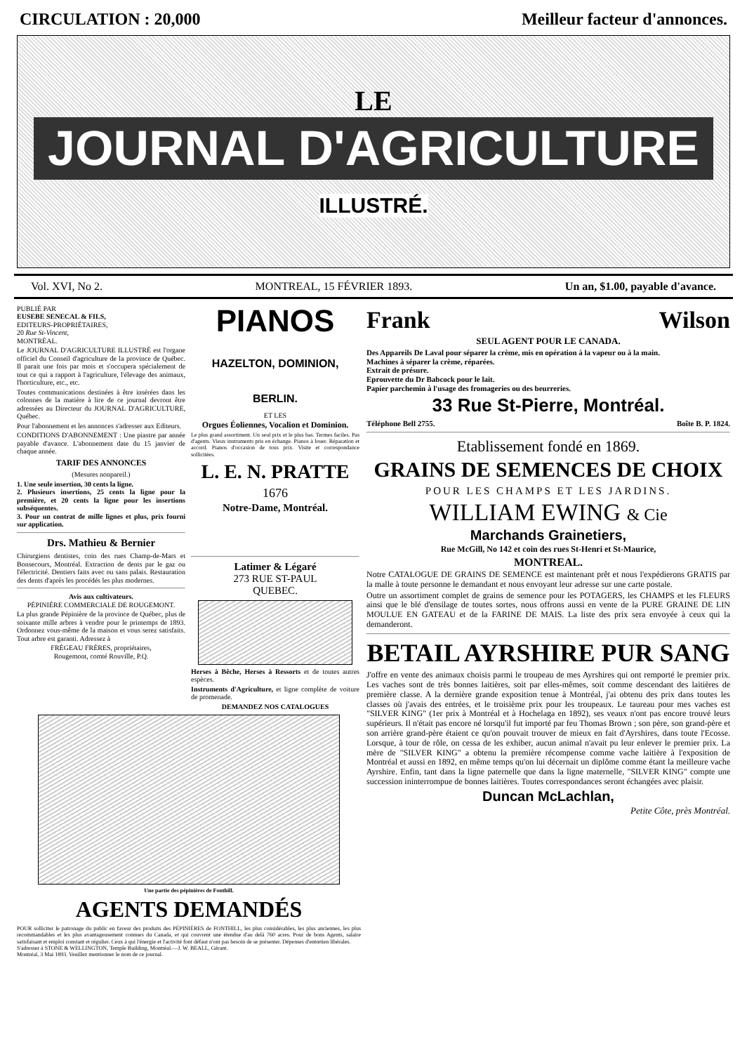CIRCULATION : 20,000 Meilleur facteur d'annonces.
LE
JOURNAL D'AGRICULTURE
ILLUSTRÉ.
Vol. XVI, No 2. MONTREAL, 15 FÉVRIER 1893. Un an, $1.00, payable d'avance.
PUBLIÉ PAR
EUSEBE SENECAL & FILS,
EDITEURS-PROPRIÉTAIRES,
20 Rue St-Vincent,
MONTRÉAL.
Le JOURNAL D'AGRICULTURE ILLUSTRÉ est l'organe officiel du Conseil d'agriculture de la province de Québec. Il parait une fois par mois et s'occupera spécialement de tout ce qui a rapport à l'agriculture, l'élevage des animaux, l'horticulture, etc., etc.
Toutes communications destinées à être insérées dans les colonnes de la matière à lire de ce journal devront être adressées au Directeur du JOURNAL D'AGRICULTURE, Québec.
Pour l'abonnement et les annonces s'adresser aux Editeurs.
CONDITIONS D'ABONNEMENT : Une piastre par année payable d'avance. L'abonnement date du 15 janvier de chaque année.
TARIF DES ANNONCES
(Mesures nonpareil.)
1. Une seule insertion, 30 cents la ligne.
2. Plusieurs insertions, 25 cents la ligne pour la première, et 20 cents la ligne pour les insertions subséquentes.
3. Pour un contrat de mille lignes et plus, prix fourni sur application.
Drs. Mathieu & Bernier
Chirurgiens dentistes, coin des rues Champ-de-Mars et Bonsecours, Montréal. Extraction de dents par le gaz ou l'électricité. Dentiers faits avec ou sans palais. Restauration des dents d'après les procédés les plus modernes.
Avis aux cultivateurs.
PÉPINIÈRE COMMERCIALE DE ROUGEMONT.
La plus grande Pépinière de la province de Québec, plus de soixante mille arbres à vendre pour le printemps de 1893. Ordonnez vous-même de la maison et vous serez satisfaits. Tout arbre est garanti. Adressez à
FRÉGEAU FRÈRES, propriétaires,
Rougemont, comté Rouville, P.Q.
PIANOS HAZELTON, DOMINION, BERLIN.
ET LES
Orgues Éoliennes, Vocalion et Dominion.
Le plus grand assortiment. Un seul prix et le plus bas. Termes faciles. Pas d'agents. Vieux instruments pris en échange. Pianos à louer. Réparation et accord. Pianos d'occasion de tous prix. Visite et correspondance sollicitées.
L. E. N. PRATTE
1676
Notre-Dame, Montréal.
Latimer & Légaré
273 RUE ST-PAUL
QUEBEC.
Herses à Bêche, Herses à Ressorts et de toutes autres espèces.
Instruments d'Agriculture, et ligne complète de voiture de promenade.
DEMANDEZ NOS CATALOGUES
Une partie des pépinières de Fonthill.
AGENTS DEMANDÉS
POUR solliciter le patronage du public en faveur des produits des PÉPINIÈRES de FONTHILL, les plus considérables, les plus anciennes, les plus recommandables et les plus avantageusement connues du Canada, et qui couvrent une étendue d'au delà 760 acres. Pour de bons Agents, salaire satisfaisant et emploi constant et régulier. Ceux à qui l'énergie et l'activité font défaut n'ont pas besoin de se présenter. Dépenses d'entretien libérales.
S'adresser à STONE & WELLINGTON, Temple Building, Montréal.—J. W. BEALL, Gérant.
Montréal, 3 Mai 1893. Veuillez mentionner le nom de ce journal.
Frank Wilson
SEUL AGENT POUR LE CANADA.
Des Appareils De Laval pour séparer la crème, mis en opération à la vapeur ou à la main.
Machines à séparer la crème, réparées.
Extrait de présure.
Eprouvette du Dr Babcock pour le lait.
Papier parchemin à l'usage des fromageries ou des beurreries.
33 Rue St-Pierre, Montréal.
Téléphone Bell 2755. Boîte B. P. 1824.
Etablissement fondé en 1869.
GRAINS DE SEMENCES DE CHOIX
POUR LES CHAMPS ET LES JARDINS.
WILLIAM EWING & Cie
Marchands Grainetiers,
Rue McGill, No 142 et coin des rues St-Henri et St-Maurice,
MONTREAL.
Notre CATALOGUE DE GRAINS DE SEMENCE est maintenant prêt et nous l'expédierons GRATIS par la malle à toute personne le demandant et nous envoyant leur adresse sur une carte postale.
Outre un assortiment complet de grains de semence pour les POTAGERS, les CHAMPS et les FLEURS ainsi que le blé d'ensilage de toutes sortes, nous offrons aussi en vente de la PURE GRAINE DE LIN MOULUE EN GATEAU et de la FARINE DE MAIS. La liste des prix sera envoyée à ceux qui la demanderont.
BETAIL AYRSHIRE PUR SANG
J'offre en vente des animaux choisis parmi le troupeau de mes Ayrshires qui ont remporté le premier prix. Les vaches sont de très bonnes laitières, soit par elles-mêmes, soit comme descendant des laitières de première classe. A la dernière grande exposition tenue à Montréal, j'ai obtenu des prix dans toutes les classes où j'avais des entrées, et le troisième prix pour les troupeaux. Le taureau pour mes vaches est "SILVER KING" (1er prix à Montréal et à Hochelaga en 1892), ses veaux n'ont pas encore trouvé leurs supérieurs. Il n'était pas encore né lorsqu'il fut importé par feu Thomas Brown ; son père, son grand-père et son arrière grand-père étaient ce qu'on pouvait trouver de mieux en fait d'Ayrshires, dans toute l'Ecosse. Lorsque, à tour de rôle, on cessa de les exhiber, aucun animal n'avait pu leur enlever le premier prix. La mère de "SILVER KING" a obtenu la première récompense comme vache laitière à l'exposition de Montréal et aussi en 1892, en même temps qu'on lui décernait un diplôme comme étant la meilleure vache Ayrshire. Enfin, tant dans la ligne paternelle que dans la ligne maternelle, "SILVER KING" compte une succession ininterrompue de bonnes laitières. Toutes correspondances seront échangées avec plaisir.
Duncan McLachlan,
Petite Côte, près Montréal.